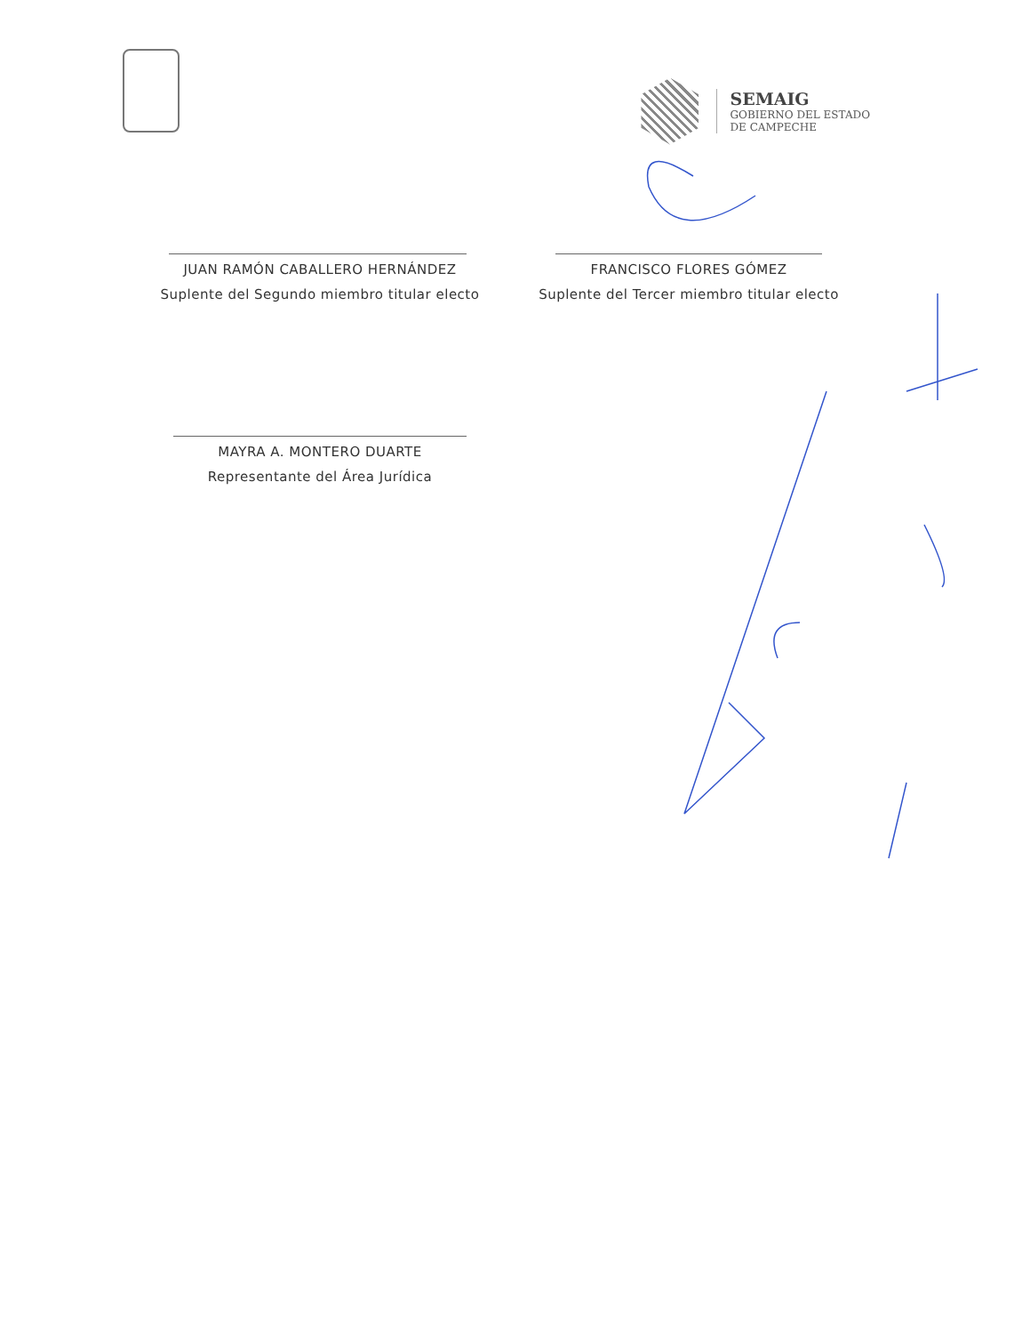SEMAIG
GOBIERNO DEL ESTADO
DE CAMPECHE
JUAN RAMÓN CABALLERO HERNÁNDEZ
Suplente del Segundo miembro titular electo
FRANCISCO FLORES GÓMEZ
Suplente del Tercer miembro titular electo
MAYRA A. MONTERO DUARTE
Representante del Área Jurídica